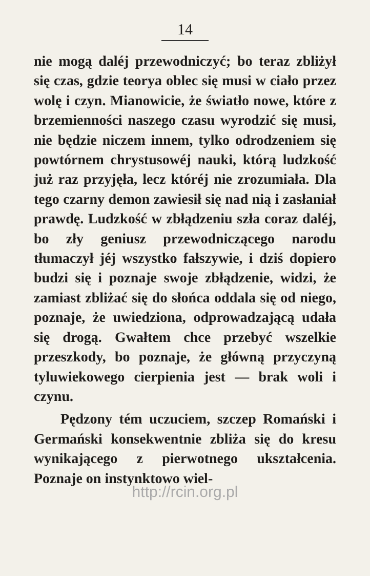14
nie mogą daléj przewodniczyć; bo teraz zbliżył się czas, gdzie teorya oblec się musi w ciało przez wolę i czyn. Mianowicie, że światło nowe, które z brzemienności naszego czasu wyrodzić się musi, nie będzie niczem innem, tylko odrodzeniem się powtórnem chrystusowéj nauki, którą ludzkość już raz przyjęła, lecz któréj nie zrozumiała. Dla tego czarny demon zawiesił się nad nią i zasłaniał prawdę. Ludzkość w zbłądzeniu szła coraz daléj, bo zły geniusz przewodniczącego narodu tłumaczył jéj wszystko fałszywie, i dziś dopiero budzi się i poznaje swoje zbłądzenie, widzi, że zamiast zbliżać się do słońca oddala się od niego, poznaje, że uwiedziona, odprowadzającą udała się drogą. Gwałtem chce przebyć wszelkie przeszkody, bo poznaje, że główną przyczyną tyluwiekowego cierpienia jest — brak woli i czynu.
Pędzony tém uczuciem, szczep Romański i Germański konsekwentnie zbliża się do kresu wynikającego z pierwotnego ukształcenia. Poznaje on instynktowo wiel-
http://rcin.org.pl